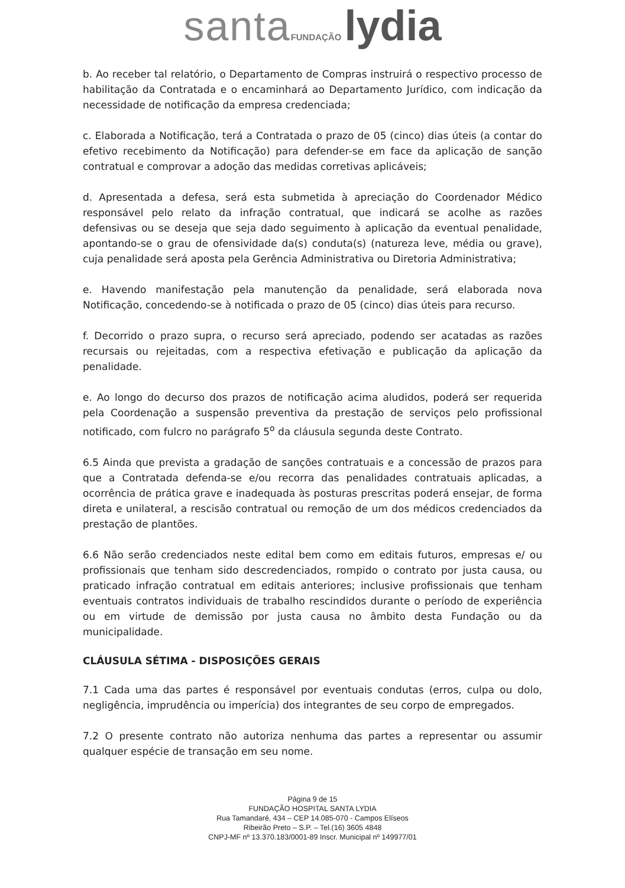santa FUNDAÇÃO lydia
b. Ao receber tal relatório, o Departamento de Compras instruirá o respectivo processo de habilitação da Contratada e o encaminhará ao Departamento Jurídico, com indicação da necessidade de notificação da empresa credenciada;
c. Elaborada a Notificação, terá a Contratada o prazo de 05 (cinco) dias úteis (a contar do efetivo recebimento da Notificação) para defender-se em face da aplicação de sanção contratual e comprovar a adoção das medidas corretivas aplicáveis;
d. Apresentada a defesa, será esta submetida à apreciação do Coordenador Médico responsável pelo relato da infração contratual, que indicará se acolhe as razões defensivas ou se deseja que seja dado seguimento à aplicação da eventual penalidade, apontando-se o grau de ofensividade da(s) conduta(s) (natureza leve, média ou grave), cuja penalidade será aposta pela Gerência Administrativa ou Diretoria Administrativa;
e. Havendo manifestação pela manutenção da penalidade, será elaborada nova Notificação, concedendo-se à notificada o prazo de 05 (cinco) dias úteis para recurso.
f. Decorrido o prazo supra, o recurso será apreciado, podendo ser acatadas as razões recursais ou rejeitadas, com a respectiva efetivação e publicação da aplicação da penalidade.
e. Ao longo do decurso dos prazos de notificação acima aludidos, poderá ser requerida pela Coordenação a suspensão preventiva da prestação de serviços pelo profissional notificado, com fulcro no parágrafo 5<sup>o</sup> da cláusula segunda deste Contrato.
6.5 Ainda que prevista a gradação de sanções contratuais e a concessão de prazos para que a Contratada defenda-se e/ou recorra das penalidades contratuais aplicadas, a ocorrência de prática grave e inadequada às posturas prescritas poderá ensejar, de forma direta e unilateral, a rescisão contratual ou remoção de um dos médicos credenciados da prestação de plantões.
6.6 Não serão credenciados neste edital bem como em editais futuros, empresas e/ ou profissionais que tenham sido descredenciados, rompido o contrato por justa causa, ou praticado infração contratual em editais anteriores; inclusive profissionais que tenham eventuais contratos individuais de trabalho rescindidos durante o período de experiência ou em virtude de demissão por justa causa no âmbito desta Fundação ou da municipalidade.
CLÁUSULA SÉTIMA - DISPOSIÇÕES GERAIS
7.1 Cada uma das partes é responsável por eventuais condutas (erros, culpa ou dolo, negligência, imprudência ou imperícia) dos integrantes de seu corpo de empregados.
7.2 O presente contrato não autoriza nenhuma das partes a representar ou assumir qualquer espécie de transação em seu nome.
Página 9 de 15
FUNDAÇÃO HOSPITAL SANTA LYDIA
Rua Tamandaré, 434 – CEP 14.085-070 - Campos Elíseos
Ribeirão Preto – S.P. – Tel.(16) 3605 4848
CNPJ-MF nº 13.370.183/0001-89 Inscr. Municipal nº 149977/01